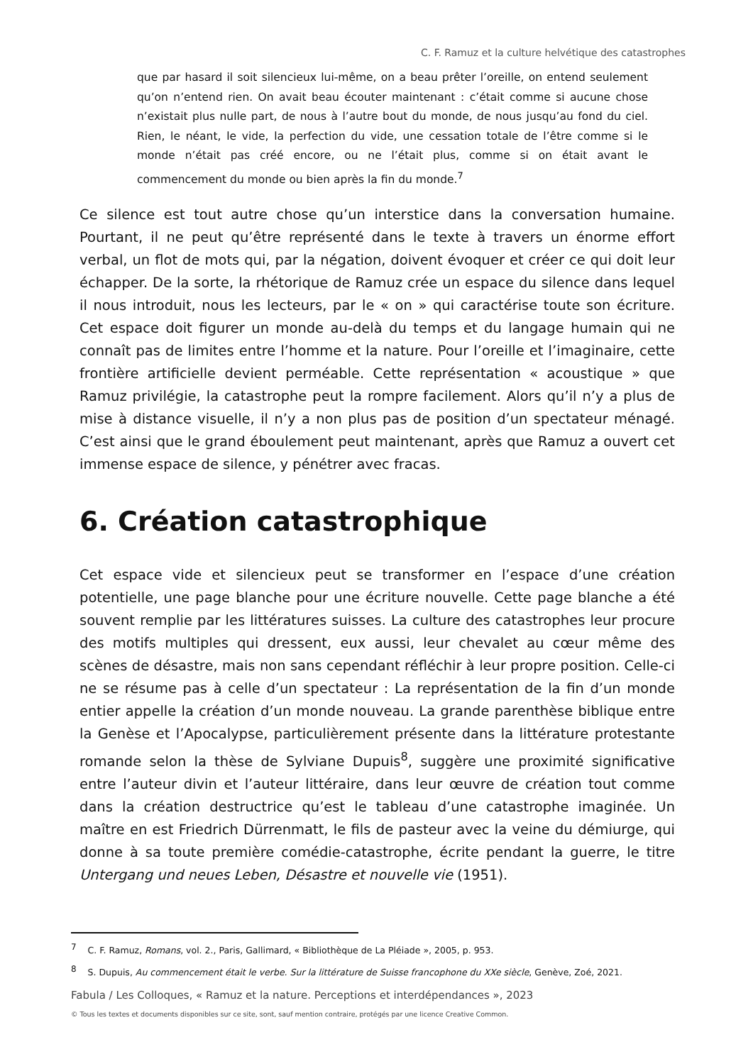C. F. Ramuz et la culture helvétique des catastrophes
que par hasard il soit silencieux lui-même, on a beau prêter l’oreille, on entend seulement qu’on n’entend rien. On avait beau écouter maintenant : c’était comme si aucune chose n’existait plus nulle part, de nous à l’autre bout du monde, de nous jusqu’au fond du ciel. Rien, le néant, le vide, la perfection du vide, une cessation totale de l’être comme si le monde n’était pas créé encore, ou ne l’était plus, comme si on était avant le commencement du monde ou bien après la fin du monde.<sup>7</sup>
Ce silence est tout autre chose qu’un interstice dans la conversation humaine. Pourtant, il ne peut qu’être représenté dans le texte à travers un énorme effort verbal, un flot de mots qui, par la négation, doivent évoquer et créer ce qui doit leur échapper. De la sorte, la rhétorique de Ramuz crée un espace du silence dans lequel il nous introduit, nous les lecteurs, par le « on » qui caractérise toute son écriture. Cet espace doit figurer un monde au-delà du temps et du langage humain qui ne connaît pas de limites entre l’homme et la nature. Pour l’oreille et l’imaginaire, cette frontière artificielle devient perméable. Cette représentation « acoustique » que Ramuz privilégie, la catastrophe peut la rompre facilement. Alors qu’il n’y a plus de mise à distance visuelle, il n’y a non plus pas de position d’un spectateur ménagé. C’est ainsi que le grand éboulement peut maintenant, après que Ramuz a ouvert cet immense espace de silence, y pénétrer avec fracas.
6. Création catastrophique
Cet espace vide et silencieux peut se transformer en l’espace d’une création potentielle, une page blanche pour une écriture nouvelle. Cette page blanche a été souvent remplie par les littératures suisses. La culture des catastrophes leur procure des motifs multiples qui dressent, eux aussi, leur chevalet au cœur même des scènes de désastre, mais non sans cependant réfléchir à leur propre position. Celle-ci ne se résume pas à celle d’un spectateur : La représentation de la fin d’un monde entier appelle la création d’un monde nouveau. La grande parenthèse biblique entre la Genèse et l’Apocalypse, particulièrement présente dans la littérature protestante romande selon la thèse de Sylviane Dupuis<sup>8</sup>, suggère une proximité significative entre l’auteur divin et l’auteur littéraire, dans leur œuvre de création tout comme dans la création destructrice qu’est le tableau d’une catastrophe imaginée. Un maître en est Friedrich Dürrenmatt, le fils de pasteur avec la veine du démiurge, qui donne à sa toute première comédie-catastrophe, écrite pendant la guerre, le titre Untergang und neues Leben, Désastre et nouvelle vie (1951).
<sup>7</sup> C. F. Ramuz, Romans, vol. 2., Paris, Gallimard, « Bibliothèque de La Pléiade », 2005, p. 953.
<sup>8</sup> S. Dupuis, Au commencement était le verbe. Sur la littérature de Suisse francophone du XXe siècle, Genève, Zoé, 2021.
Fabula / Les Colloques, « Ramuz et la nature. Perceptions et interdépendances », 2023
© Tous les textes et documents disponibles sur ce site, sont, sauf mention contraire, protégés par une licence Creative Common.